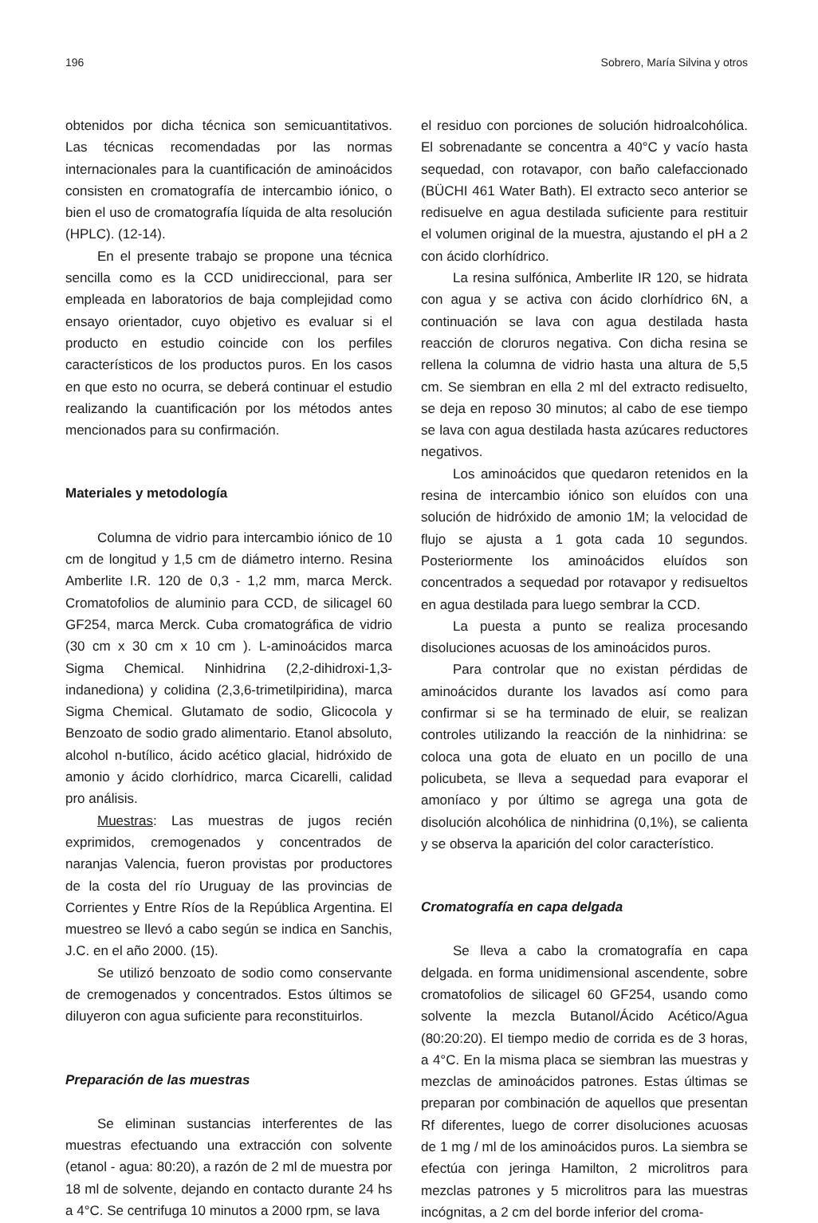196 Sobrero, María Silvina y otros
obtenidos por dicha técnica son semicuantitativos. Las técnicas recomendadas por las normas internacionales para la cuantificación de aminoácidos consisten en cromatografía de intercambio iónico, o bien el uso de cromatografía líquida de alta resolución (HPLC). (12-14).
En el presente trabajo se propone una técnica sencilla como es la CCD unidireccional, para ser empleada en laboratorios de baja complejidad como ensayo orientador, cuyo objetivo es evaluar si el producto en estudio coincide con los perfiles característicos de los productos puros. En los casos en que esto no ocurra, se deberá continuar el estudio realizando la cuantificación por los métodos antes mencionados para su confirmación.
Materiales y metodología
Columna de vidrio para intercambio iónico de 10 cm de longitud y 1,5 cm de diámetro interno. Resina Amberlite I.R. 120 de 0,3 - 1,2 mm, marca Merck. Cromatofolios de aluminio para CCD, de silicagel 60 GF254, marca Merck. Cuba cromatográfica de vidrio (30 cm x 30 cm x 10 cm ). L-aminoácidos marca Sigma Chemical. Ninhidrina (2,2-dihidroxi-1,3-indanediona) y colidina (2,3,6-trimetilpiridina), marca Sigma Chemical. Glutamato de sodio, Glicocola y Benzoato de sodio grado alimentario. Etanol absoluto, alcohol n-butílico, ácido acético glacial, hidróxido de amonio y ácido clorhídrico, marca Cicarelli, calidad pro análisis.
Muestras: Las muestras de jugos recién exprimidos, cremogenados y concentrados de naranjas Valencia, fueron provistas por productores de la costa del río Uruguay de las provincias de Corrientes y Entre Ríos de la República Argentina. El muestreo se llevó a cabo según se indica en Sanchis, J.C. en el año 2000. (15).
Se utilizó benzoato de sodio como conservante de cremogenados y concentrados. Estos últimos se diluyeron con agua suficiente para reconstituirlos.
Preparación de las muestras
Se eliminan sustancias interferentes de las muestras efectuando una extracción con solvente (etanol - agua: 80:20), a razón de 2 ml de muestra por 18 ml de solvente, dejando en contacto durante 24 hs a 4°C. Se centrifuga 10 minutos a 2000 rpm, se lava
el residuo con porciones de solución hidroalcohólica. El sobrenadante se concentra a 40°C y vacío hasta sequedad, con rotavapor, con baño calefaccionado (BÜCHI 461 Water Bath). El extracto seco anterior se redisuelve en agua destilada suficiente para restituir el volumen original de la muestra, ajustando el pH a 2 con ácido clorhídrico.
La resina sulfónica, Amberlite IR 120, se hidrata con agua y se activa con ácido clorhídrico 6N, a continuación se lava con agua destilada hasta reacción de cloruros negativa. Con dicha resina se rellena la columna de vidrio hasta una altura de 5,5 cm. Se siembran en ella 2 ml del extracto redisuelto, se deja en reposo 30 minutos; al cabo de ese tiempo se lava con agua destilada hasta azúcares reductores negativos.
Los aminoácidos que quedaron retenidos en la resina de intercambio iónico son eluídos con una solución de hidróxido de amonio 1M; la velocidad de flujo se ajusta a 1 gota cada 10 segundos. Posteriormente los aminoácidos eluídos son concentrados a sequedad por rotavapor y redisueltos en agua destilada para luego sembrar la CCD.
La puesta a punto se realiza procesando disoluciones acuosas de los aminoácidos puros.
Para controlar que no existan pérdidas de aminoácidos durante los lavados así como para confirmar si se ha terminado de eluir, se realizan controles utilizando la reacción de la ninhidrina: se coloca una gota de eluato en un pocillo de una policubeta, se lleva a sequedad para evaporar el amoníaco y por último se agrega una gota de disolución alcohólica de ninhidrina (0,1%), se calienta y se observa la aparición del color característico.
Cromatografía en capa delgada
Se lleva a cabo la cromatografía en capa delgada. en forma unidimensional ascendente, sobre cromatofolios de silicagel 60 GF254, usando como solvente la mezcla Butanol/Ácido Acético/Agua (80:20:20). El tiempo medio de corrida es de 3 horas, a 4°C. En la misma placa se siembran las muestras y mezclas de aminoácidos patrones. Estas últimas se preparan por combinación de aquellos que presentan Rf diferentes, luego de correr disoluciones acuosas de 1 mg / ml de los aminoácidos puros. La siembra se efectúa con jeringa Hamilton, 2 microlitros para mezclas patrones y 5 microlitros para las muestras incógnitas, a 2 cm del borde inferior del croma-